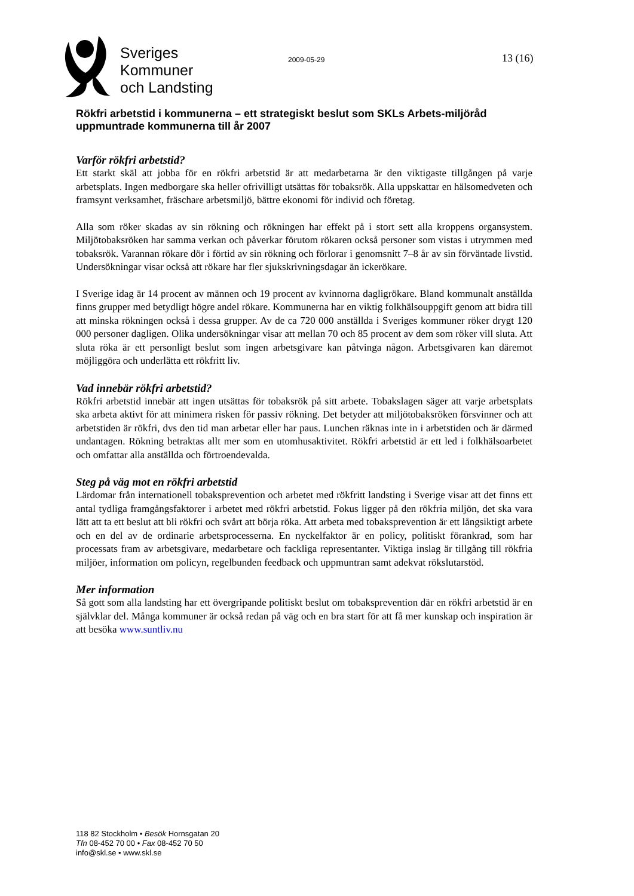Sveriges
Kommuner
och Landsting
2009-05-29 13 (16)
Rökfri arbetstid i kommunerna – ett strategiskt beslut som SKLs Arbets-miljöråd uppmuntrade kommunerna till år 2007
Varför rökfri arbetstid?
Ett starkt skäl att jobba för en rökfri arbetstid är att medarbetarna är den viktigaste tillgången på varje arbetsplats. Ingen medborgare ska heller ofrivilligt utsättas för tobaksrök. Alla uppskattar en hälsomedveten och framsynt verksamhet, fräschare arbetsmiljö, bättre ekonomi för individ och företag.
Alla som röker skadas av sin rökning och rökningen har effekt på i stort sett alla kroppens organsystem. Miljötobaksröken har samma verkan och påverkar förutom rökaren också personer som vistas i utrymmen med tobaksrök. Varannan rökare dör i förtid av sin rökning och förlorar i genomsnitt 7–8 år av sin förväntade livstid. Undersökningar visar också att rökare har fler sjukskrivningsdagar än ickerökare.
I Sverige idag är 14 procent av männen och 19 procent av kvinnorna dagligrökare. Bland kommunalt anställda finns grupper med betydligt högre andel rökare. Kommunerna har en viktig folkhälsouppgift genom att bidra till att minska rökningen också i dessa grupper. Av de ca 720 000 anställda i Sveriges kommuner röker drygt 120 000 personer dagligen. Olika undersökningar visar att mellan 70 och 85 procent av dem som röker vill sluta. Att sluta röka är ett personligt beslut som ingen arbetsgivare kan påtvinga någon. Arbetsgivaren kan däremot möjliggöra och underlätta ett rökfritt liv.
Vad innebär rökfri arbetstid?
Rökfri arbetstid innebär att ingen utsättas för tobaksrök på sitt arbete. Tobakslagen säger att varje arbetsplats ska arbeta aktivt för att minimera risken för passiv rökning. Det betyder att miljötobaksröken försvinner och att arbetstiden är rökfri, dvs den tid man arbetar eller har paus. Lunchen räknas inte in i arbetstiden och är därmed undantagen. Rökning betraktas allt mer som en utomhusaktivitet. Rökfri arbetstid är ett led i folkhälsoarbetet och omfattar alla anställda och förtroendevalda.
Steg på väg mot en rökfri arbetstid
Lärdomar från internationell tobaksprevention och arbetet med rökfritt landsting i Sverige visar att det finns ett antal tydliga framgångsfaktorer i arbetet med rökfri arbetstid. Fokus ligger på den rökfria miljön, det ska vara lätt att ta ett beslut att bli rökfri och svårt att börja röka. Att arbeta med tobaksprevention är ett långsiktigt arbete och en del av de ordinarie arbetsprocesserna. En nyckelfaktor är en policy, politiskt förankrad, som har processats fram av arbetsgivare, medarbetare och fackliga representanter. Viktiga inslag är tillgång till rökfria miljöer, information om policyn, regelbunden feedback och uppmuntran samt adekvat rökslutarstöd.
Mer information
Så gott som alla landsting har ett övergripande politiskt beslut om tobaksprevention där en rökfri arbetstid är en självklar del. Många kommuner är också redan på väg och en bra start för att få mer kunskap och inspiration är att besöka www.suntliv.nu
118 82 Stockholm • Besök Hornsgatan 20
Tfn 08-452 70 00 • Fax 08-452 70 50
info@skl.se • www.skl.se